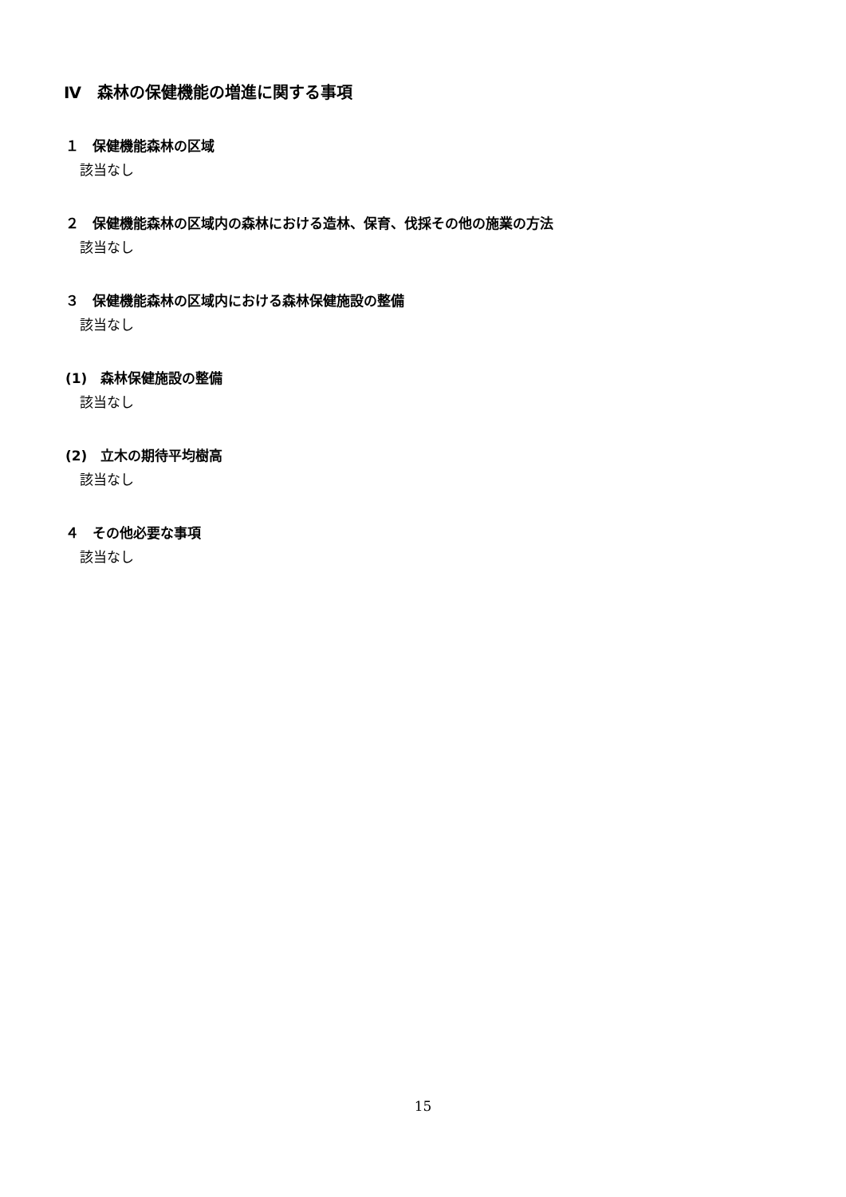Ⅳ　森林の保健機能の増進に関する事項
１　保健機能森林の区域
該当なし
２　保健機能森林の区域内の森林における造林、保育、伐採その他の施業の方法
該当なし
３　保健機能森林の区域内における森林保健施設の整備
該当なし
(1)　森林保健施設の整備
該当なし
(2)　立木の期待平均樹高
該当なし
４　その他必要な事項
該当なし
15